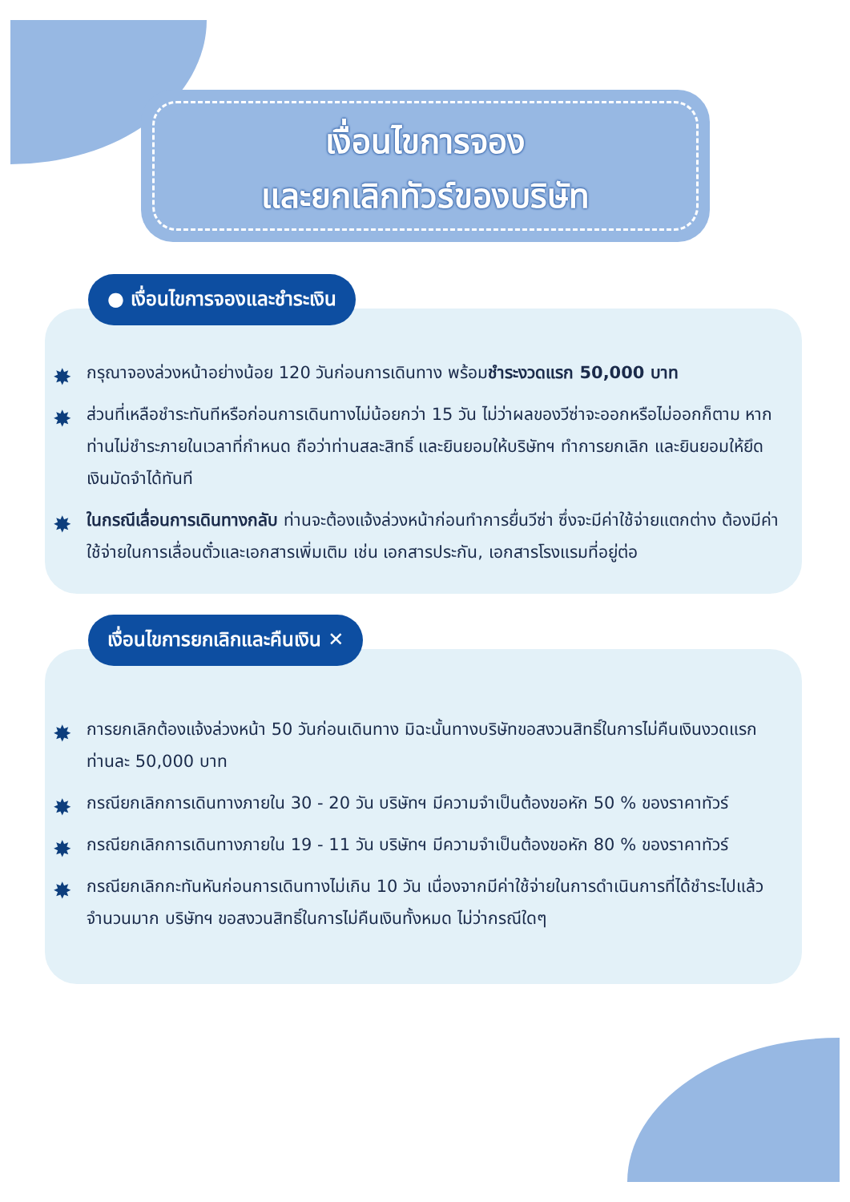เงื่อนไขการจอง
และยกเลิกทัวร์ของบริษัท
● เงื่อนไขการจองและชำระเงิน
✸ กรุณาจองล่วงหน้าอย่างน้อย 120 วันก่อนการเดินทาง พร้อมชำระงวดแรก 50,000 บาท
✸ ส่วนที่เหลือชำระทันทีหรือก่อนการเดินทางไม่น้อยกว่า 15 วัน ไม่ว่าผลของวีซ่าจะออกหรือไม่ออกก็ตาม หากท่านไม่ชำระภายในเวลาที่กำหนด ถือว่าท่านสละสิทธิ์ และยินยอมให้บริษัทฯ ทำการยกเลิก และยินยอมให้ยึดเงินมัดจำได้ทันที
✸ ในกรณีเลื่อนการเดินทางกลับ ท่านจะต้องแจ้งล่วงหน้าก่อนทำการยื่นวีซ่า ซึ่งจะมีค่าใช้จ่ายแตกต่าง ต้องมีค่าใช้จ่ายในการเลื่อนตั๋วและเอกสารเพิ่มเติม เช่น เอกสารประกัน, เอกสารโรงแรมที่อยู่ต่อ
เงื่อนไขการยกเลิกและคืนเงิน ✕
✸ การยกเลิกต้องแจ้งล่วงหน้า 50 วันก่อนเดินทาง มิฉะนั้นทางบริษัทขอสงวนสิทธิ์ในการไม่คืนเงินงวดแรก ท่านละ 50,000 บาท
✸ กรณียกเลิกการเดินทางภายใน 30 - 20 วัน บริษัทฯ มีความจำเป็นต้องขอหัก 50 % ของราคาทัวร์
✸ กรณียกเลิกการเดินทางภายใน 19 - 11 วัน บริษัทฯ มีความจำเป็นต้องขอหัก 80 % ของราคาทัวร์
✸ กรณียกเลิกกะทันหันก่อนการเดินทางไม่เกิน 10 วัน เนื่องจากมีค่าใช้จ่ายในการดำเนินการที่ได้ชำระไปแล้วจำนวนมาก บริษัทฯ ขอสงวนสิทธิ์ในการไม่คืนเงินทั้งหมด ไม่ว่ากรณีใดๆ